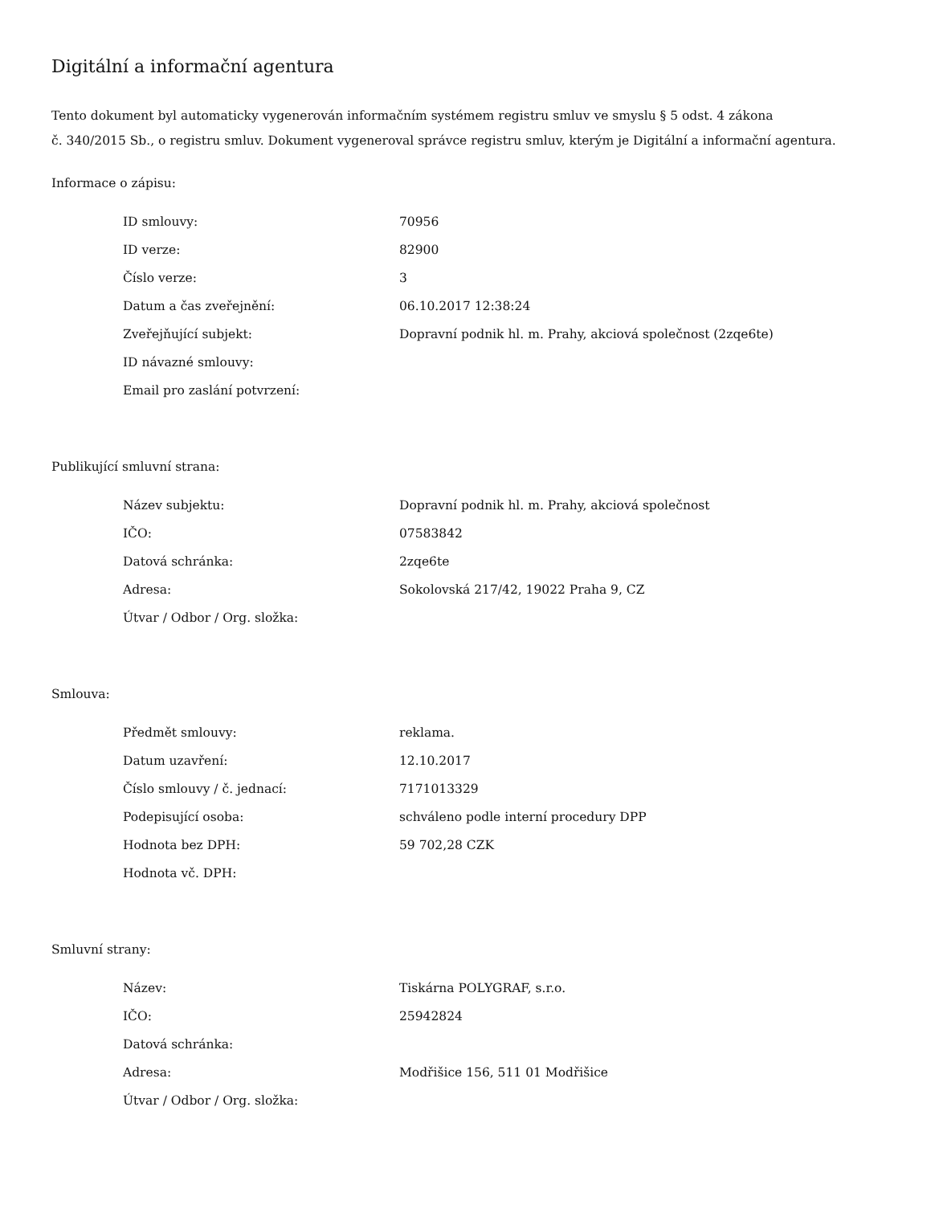Digitální a informační agentura
Tento dokument byl automaticky vygenerován informačním systémem registru smluv ve smyslu § 5 odst. 4 zákona
č. 340/2015 Sb., o registru smluv. Dokument vygeneroval správce registru smluv, kterým je Digitální a informační agentura.
Informace o zápisu:
| ID smlouvy: | 70956 |
| ID verze: | 82900 |
| Číslo verze: | 3 |
| Datum a čas zveřejnění: | 06.10.2017 12:38:24 |
| Zveřejňující subjekt: | Dopravní podnik hl. m. Prahy, akciová společnost (2zqe6te) |
| ID návazné smlouvy: | |
| Email pro zaslání potvrzení: | |
Publikující smluvní strana:
| Název subjektu: | Dopravní podnik hl. m. Prahy, akciová společnost |
| IČO: | 07583842 |
| Datová schránka: | 2zqe6te |
| Adresa: | Sokolovská 217/42, 19022 Praha 9, CZ |
| Útvar / Odbor / Org. složka: | |
Smlouva:
| Předmět smlouvy: | reklama. |
| Datum uzavření: | 12.10.2017 |
| Číslo smlouvy / č. jednací: | 7171013329 |
| Podepisující osoba: | schváleno podle interní procedury DPP |
| Hodnota bez DPH: | 59 702,28 CZK |
| Hodnota vč. DPH: | |
Smluvní strany:
| Název: | Tiskárna POLYGRAF, s.r.o. |
| IČO: | 25942824 |
| Datová schránka: | |
| Adresa: | Modřišice 156, 511 01 Modřišice |
| Útvar / Odbor / Org. složka: | |